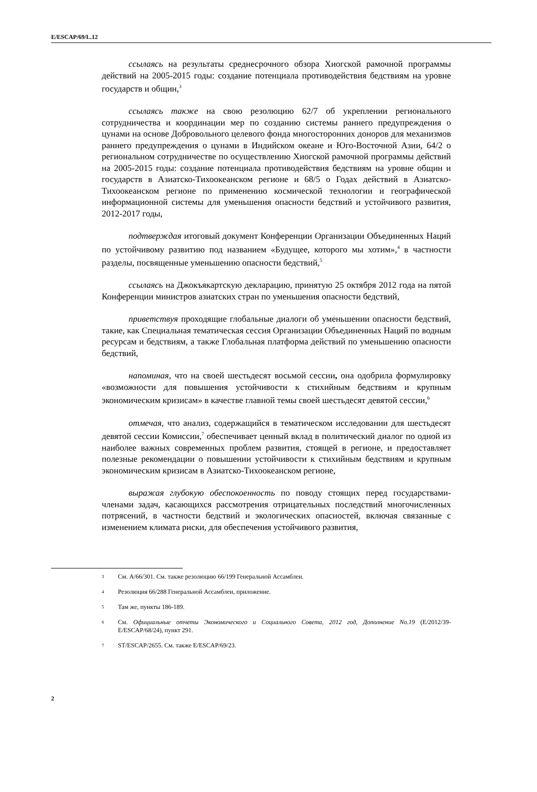E/ESCAP/69/L.12
ссылаясь на результаты среднесрочного обзора Хиогской рамочной программы действий на 2005-2015 годы: создание потенциала противодействия бедствиям на уровне государств и общин,<sup>3</sup>
ссылаясь также на свою резолюцию 62/7 об укреплении регионального сотрудничества и координации мер по созданию системы раннего предупреждения о цунами на основе Добровольного целевого фонда многосторонних доноров для механизмов раннего предупреждения о цунами в Индийском океане и Юго-Восточной Азии, 64/2 о региональном сотрудничестве по осуществлению Хиогской рамочной программы действий на 2005-2015 годы: создание потенциала противодействия бедствиям на уровне общин и государств в Азиатско-Тихоокеанском регионе и 68/5 о Годах действий в Азиатско-Тихоокеанском регионе по применению космической технологии и географической информационной системы для уменьшения опасности бедствий и устойчивого развития, 2012-2017 годы,
подтверждая итоговый документ Конференции Организации Объединенных Наций по устойчивому развитию под названием «Будущее, которого мы хотим»,<sup>4</sup> в частности разделы, посвященные уменьшению опасности бедствий,<sup>5</sup>
ссылаясь на Джокъякартскую декларацию, принятую 25 октября 2012 года на пятой Конференции министров азиатских стран по уменьшения опасности бедствий,
приветствуя проходящие глобальные диалоги об уменьшении опасности бедствий, такие, как Специальная тематическая сессия Организации Объединенных Наций по водным ресурсам и бедствиям, а также Глобальная платформа действий по уменьшению опасности бедствий,
напоминая, что на своей шестьдесят восьмой сессии, она одобрила формулировку «возможности для повышения устойчивости к стихийным бедствиям и крупным экономическим кризисам» в качестве главной темы своей шестьдесят девятой сессии,<sup>6</sup>
отмечая, что анализ, содержащийся в тематическом исследовании для шестьдесят девятой сессии Комиссии,<sup>7</sup> обеспечивает ценный вклад в политический диалог по одной из наиболее важных современных проблем развития, стоящей в регионе, и предоставляет полезные рекомендации о повышении устойчивости к стихийным бедствиям и крупным экономическим кризисам в Азиатско-Тихоокеанском регионе,
выражая глубокую обеспокоенность по поводу стоящих перед государствами-членами задач, касающихся рассмотрения отрицательных последствий многочисленных потрясений, в частности бедствий и экологических опасностей, включая связанные с изменением климата риски, для обеспечения устойчивого развития,
3 См. A/66/301. См. также резолюцию 66/199 Генеральной Ассамблеи.
4 Резолюция 66/288 Генеральной Ассамблеи, приложение.
5 Там же, пункты 186-189.
6 См. Официальные отчеты Экономического и Социального Совета, 2012 год, Дополнение No.19 (E/2012/39-E/ESCAP/68/24), пункт 291.
7 ST/ESCAP/2655. См. также E/ESCAP/69/23.
2